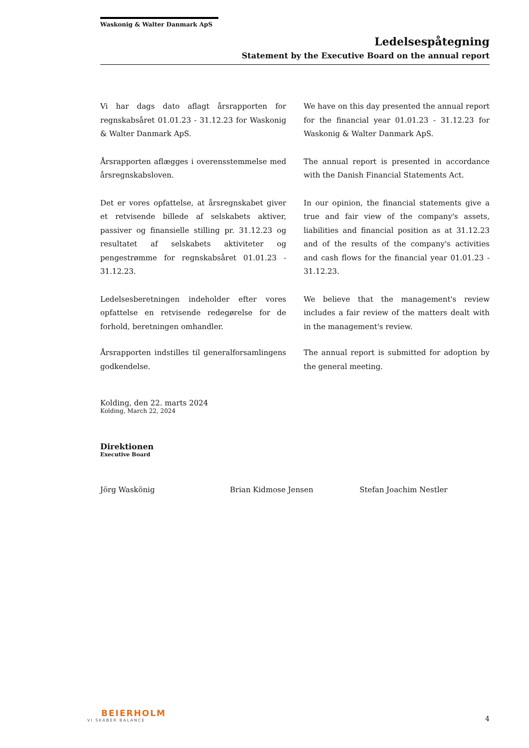Waskonig & Walter Danmark ApS
Ledelsespåtegning
Statement by the Executive Board on the annual report
Vi har dags dato aflagt årsrapporten for regnskabsåret 01.01.23 - 31.12.23 for Waskonig & Walter Danmark ApS.
We have on this day presented the annual report for the financial year 01.01.23 - 31.12.23 for Waskonig & Walter Danmark ApS.
Årsrapporten aflægges i overensstemmelse med årsregnskabsloven.
The annual report is presented in accordance with the Danish Financial Statements Act.
Det er vores opfattelse, at årsregnskabet giver et retvisende billede af selskabets aktiver, passiver og finansielle stilling pr. 31.12.23 og resultatet af selskabets aktiviteter og pengestrømme for regnskabsåret 01.01.23 - 31.12.23.
In our opinion, the financial statements give a true and fair view of the company's assets, liabilities and financial position as at 31.12.23 and of the results of the company's activities and cash flows for the financial year 01.01.23 - 31.12.23.
Ledelsesberetningen indeholder efter vores opfattelse en retvisende redegørelse for de forhold, beretningen omhandler.
We believe that the management's review includes a fair review of the matters dealt with in the management's review.
Årsrapporten indstilles til generalforsamlingens godkendelse.
The annual report is submitted for adoption by the general meeting.
Kolding, den 22. marts 2024
Kolding, March 22, 2024
Direktionen
Executive Board
Jörg Waskönig Brian Kidmose Jensen Stefan Joachim Nestler
BEIERHOLM
VI SKABER BALANCE
4